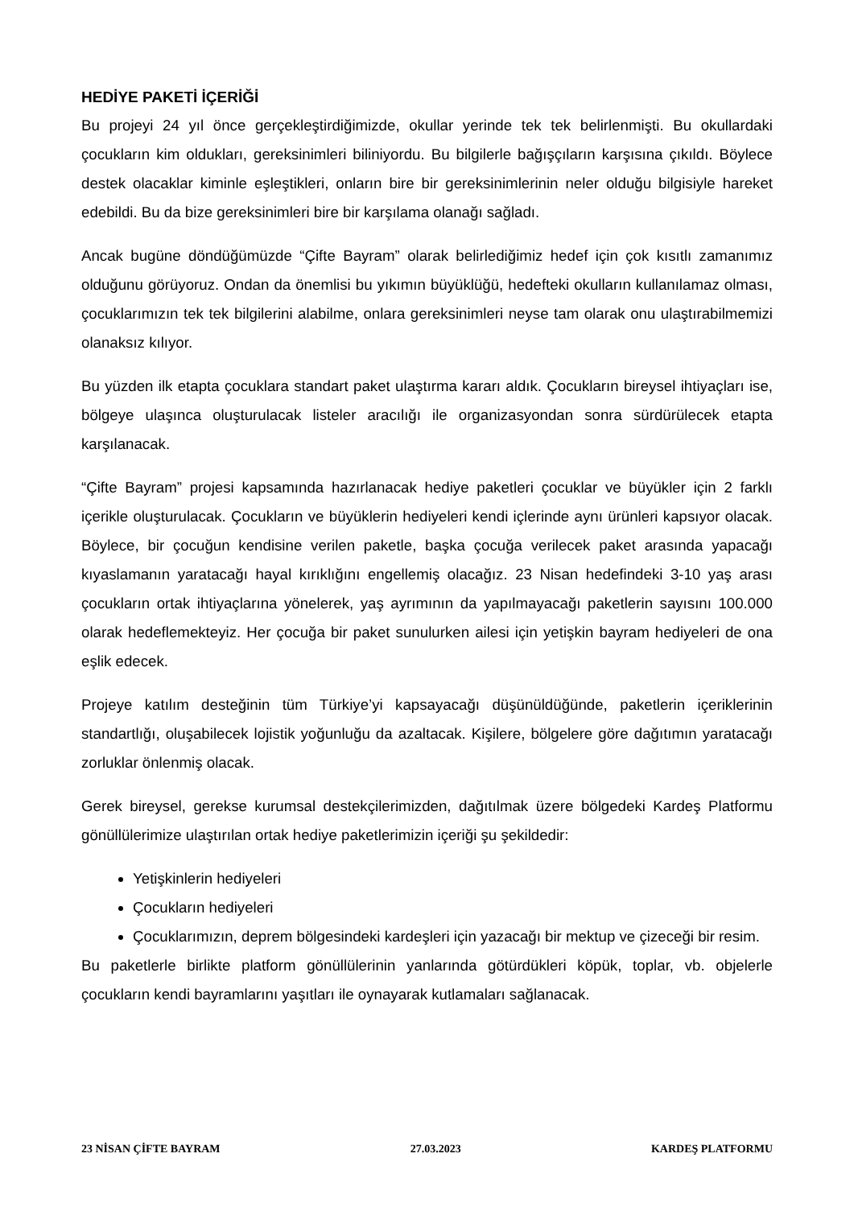HEDİYE PAKETİ İÇERİĞİ
Bu projeyi 24 yıl önce gerçekleştirdiğimizde, okullar yerinde tek tek belirlenmişti. Bu okullardaki çocukların kim oldukları, gereksinimleri biliniyordu. Bu bilgilerle bağışçıların karşısına çıkıldı. Böylece destek olacaklar kiminle eşleştikleri, onların bire bir gereksinimlerinin neler olduğu bilgisiyle hareket edebildi. Bu da bize gereksinimleri bire bir karşılama olanağı sağladı.
Ancak bugüne döndüğümüzde “Çifte Bayram” olarak belirlediğimiz hedef için çok kısıtlı zamanımız olduğunu görüyoruz. Ondan da önemlisi bu yıkımın büyüklüğü, hedefteki okulların kullanılamaz olması, çocuklarımızın tek tek bilgilerini alabilme, onlara gereksinimleri neyse tam olarak onu ulaştırabilmemizi olanaksız kılıyor.
Bu yüzden ilk etapta çocuklara standart paket ulaştırma kararı aldık. Çocukların bireysel ihtiyaçları ise, bölgeye ulaşınca oluşturulacak listeler aracılığı ile organizasyondan sonra sürdürülecek etapta karşılanacak.
“Çifte Bayram” projesi kapsamında hazırlanacak hediye paketleri çocuklar ve büyükler için 2 farklı içerikle oluşturulacak. Çocukların ve büyüklerin hediyeleri kendi içlerinde aynı ürünleri kapsıyor olacak. Böylece, bir çocuğun kendisine verilen paketle, başka çocuğa verilecek paket arasında yapacağı kıyaslamanın yaratacağı hayal kırıklığını engellemiş olacağız. 23 Nisan hedefindeki 3-10 yaş arası çocukların ortak ihtiyaçlarına yönelerek, yaş ayrımının da yapılmayacağı paketlerin sayısını 100.000 olarak hedeflemekteyiz. Her çocuğa bir paket sunulurken ailesi için yetişkin bayram hediyeleri de ona eşlik edecek.
Projeye katılım desteğinin tüm Türkiye’yi kapsayacağı düşünüldüğünde, paketlerin içeriklerinin standartlığı, oluşabilecek lojistik yoğunluğu da azaltacak. Kişilere, bölgelere göre dağıtımın yaratacağı zorluklar önlenmiş olacak.
Gerek bireysel, gerekse kurumsal destekçilerimizden, dağıtılmak üzere bölgedeki Kardeş Platformu gönüllülerimize ulaştırılan ortak hediye paketlerimizin içeriği şu şekildedir:
Yetişkinlerin hediyeleri
Çocukların hediyeleri
Çocuklarımızın, deprem bölgesindeki kardeşleri için yazacağı bir mektup ve çizeceği bir resim.
Bu paketlerle birlikte platform gönüllülerinin yanlarında götürdükleri köpük, toplar, vb. objelerle çocukların kendi bayramlarını yaşıtları ile oynayarak kutlamaları sağlanacak.
23 NİSAN ÇİFTE BAYRAM 27.03.2023 KARDEŞ PLATFORMU